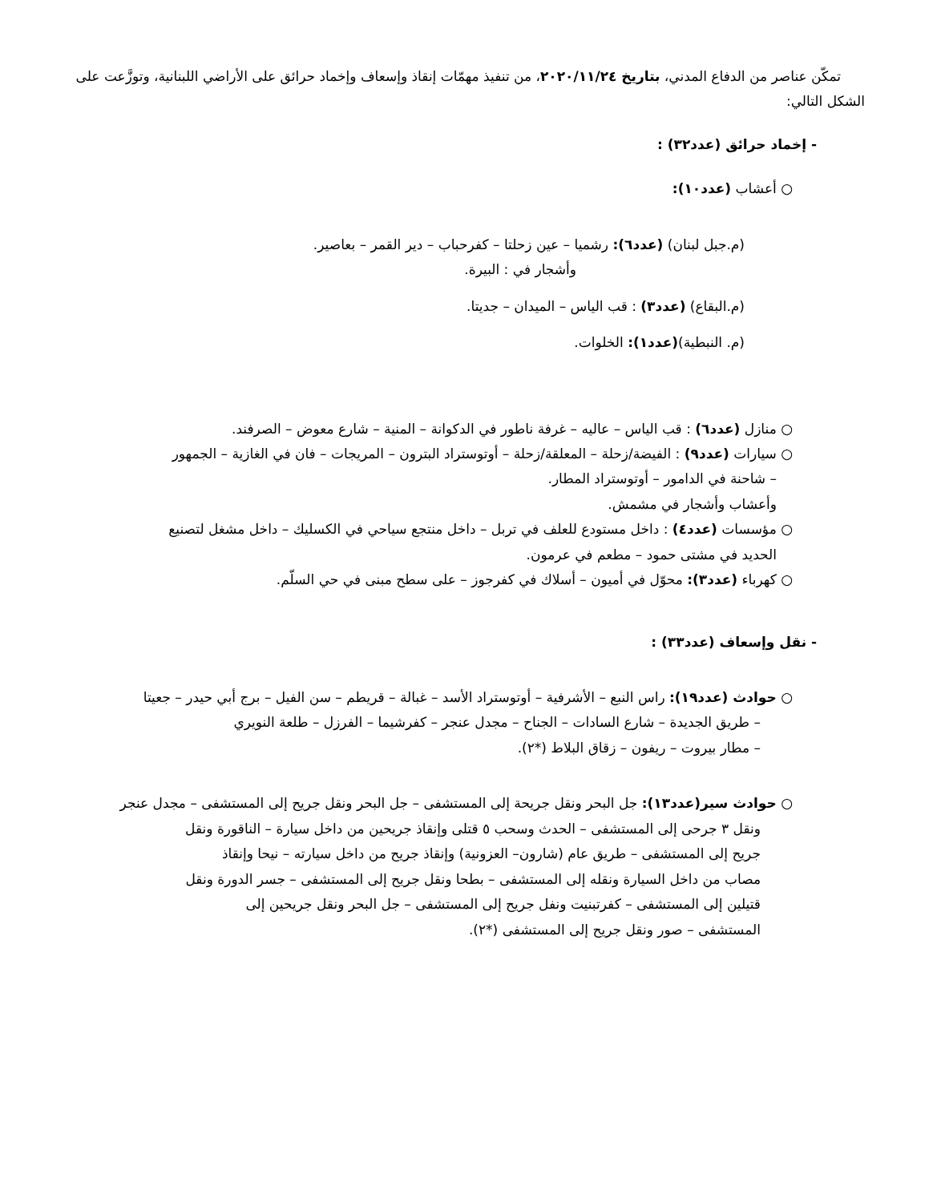تمكّن عناصر من الدفاع المدني، بتاريخ ٢٠٢٠/١١/٢٤، من تنفيذ مهمّات إنقاذ وإسعاف وإخماد حرائق على الأراضي اللبنانية، وتوزَّعت على الشكل التالي:
- إخماد حرائق (عدد٣٢) :
○ أعشاب (عدد١٠):
(م.جبل لبنان) (عدد٦): رشميا – عين زحلتا – كفرحباب – دير القمر – بعاصير.
وأشجار في : البيرة.
(م.البقاع) (عدد٣) : قب الياس – الميدان – جديتا.
(م. النبطية)(عدد١): الخلوات.
○ منازل (عدد٦) : قب الياس – عاليه – غرفة ناطور في الدكوانة – المنية – شارع معوض – الصرفند.
○ سيارات (عدد٩) : الفيضة/زحلة – المعلقة/زحلة – أوتوستراد البترون – المريجات – فان في الغازية – الجمهور
– شاحنة في الدامور – أوتوستراد المطار.
وأعشاب وأشجار في مشمش.
○ مؤسسات (عدد٤) : داخل مستودع للعلف في تربل – داخل منتجع سياحي في الكسليك – داخل مشغل لتصنيع
الحديد في مشتى حمود – مطعم في عرمون.
○ كهرباء (عدد٣): محوّل في أميون – أسلاك في كفرجوز – على سطح مبنى في حي السلّم.
- نقل وإسعاف (عدد٣٣) :
○ حوادث (عدد١٩): راس النبع – الأشرفية – أوتوستراد الأسد – غبالة – قريطم – سن الفيل – برج أبي حيدر – جعيتا
– طريق الجديدة – شارع السادات – الجناح – مجدل عنجر – كفرشيما – الفرزل – طلعة النويري
– مطار بيروت – ريفون – زقاق البلاط (*٢).
○ حوادث سير(عدد١٣): جل البحر ونقل جريحة إلى المستشفى – جل البحر ونقل جريح إلى المستشفى – مجدل عنجر
ونقل ٣ جرحى إلى المستشفى – الحدث وسحب ٥ قتلى وإنقاذ جريحين من داخل سيارة – الناقورة ونقل جريح إلى المستشفى – طريق عام (شارون– العزونية) وإنقاذ جريح من داخل سيارته – نيحا وإنقاذ مصاب من داخل السيارة ونقله إلى المستشفى – بطحا ونقل جريح إلى المستشفى – جسر الدورة ونقل قتيلين إلى المستشفى – كفرتبنيت ونفل جريح إلى المستشفى – جل البحر ونقل جريحين إلى المستشفى – صور ونقل جريح إلى المستشفى (*٢).